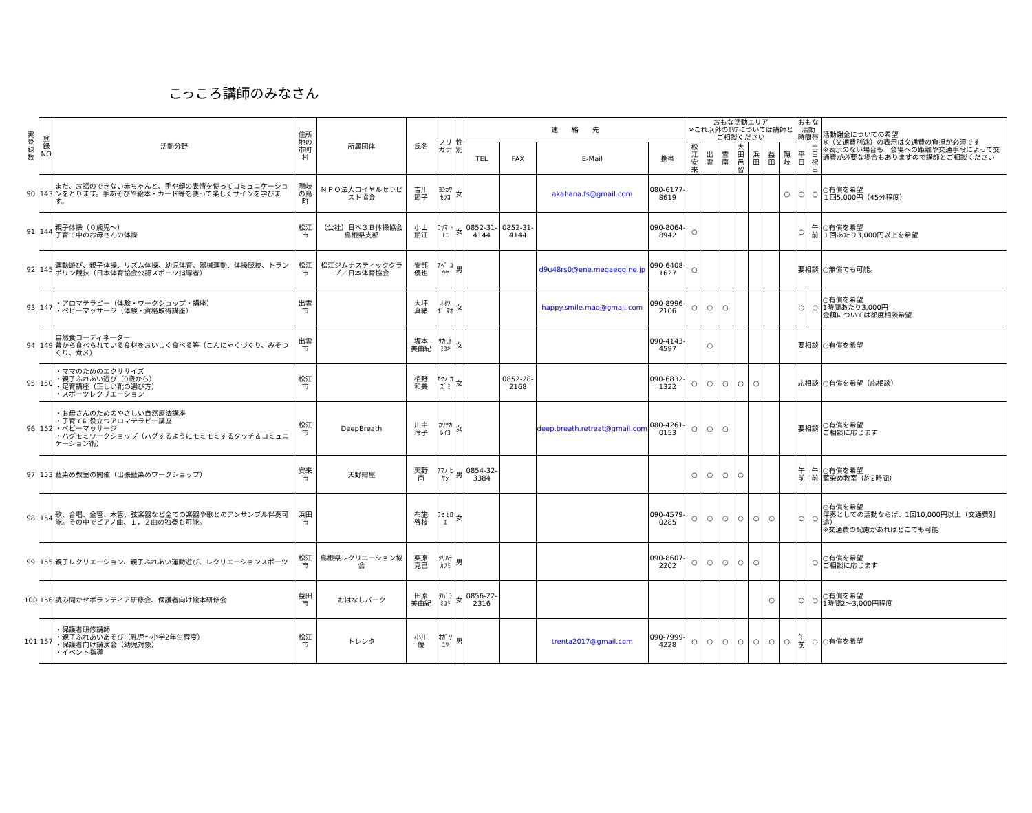こっころ講師のみなさん
| 実登 録数 | 登録 NO | 活動分野 | 住所地の 市町村 | 所属団体 | 氏名 | フリガナ | 性 別 | 連 絡 先 | | | | おもな活動エリア ※これ以外のｴﾘｱについては講師とご相談ください | | | | | | | おもな活動 時間帯 | | 活動謝金についての希望 ※（交通費別途）の表示は交通費の負担が必須です ※表示のない場合も、会場への距離や交通手段によって交通費が必要な場合もありますので講師とご相談ください |
| --- | --- | --- | --- | --- | --- | --- | --- | --- | --- | --- | --- | --- | --- | --- | --- | --- | --- | --- | --- | --- | --- |
| | | | | | | | | TEL | FAX | E-Mail | 携帯 | 松江 安来 | 出雲 | 雲南 | 大田 邑智 | 浜田 | 益田 | 隠岐 | 平日 | 土日 祝日 | |
| 90 | 143 | まだ、お話のできない赤ちゃんと、手や顔の表情を使ってコミュニケーションをとります。手あそびや絵本・カード等を使って楽しくサインを学びます。 | 隠岐の島町 | ＮＰＯ法人ロイヤルセラピスト協会 | 吉川 節子 | ﾖｼｶﾜ ｾﾂｺ | 女 | | | akahana.fs@gmail.com | 080-6177-8619 | | | | | | | ○ | ○ | ○ | ○有償を希望 １回5,000円（45分程度） |
| 91 | 144 | 親子体操（０歳児～） 子育て中のお母さんの体操 | 松江市 | （公社）日本３Ｂ体操協会島根県支部 | 小山 朋江 | ｺﾔﾏ ﾄﾓｴ | 女 | 0852-31-4144 | 0852-31-4144 | | 090-8064-8942 | ○ | | | | | | | ○ | 午前 | ○有償を希望 １回あたり3,000円以上を希望 |
| 92 | 145 | 運動遊び、親子体操、リズム体操、幼児体育、器械運動、体操競技、トランポリン競技（日本体育協会公認スポーツ指導者） | 松江市 | 松江ジムナスティッククラブ／日本体育協会 | 安部 優也 | ｱﾍﾞ ﾕｳﾔ | 男 | | | d9u48rs0@ene.megaegg.ne.jp | 090-6408-1627 | ○ | | | | | | | 要相談 | | ○無償でも可能。 |
| 93 | 147 | ・アロマテラピー（体験・ワークショップ・講座） ・ベビーマッサージ（体験・資格取得講座） | 出雲市 | | 大坪 真緒 | ｵｵﾂﾎﾞ ﾏｵ | 女 | | | happy.smile.mao@gmail.com | 090-8996-2106 | ○ | ○ | ○ | | | | | ○ | ○ | ○有償を希望 1時間あたり3,000円 金額については都度相談希望 |
| 94 | 149 | 自然食コーディネーター 昔から食べられている食材をおいしく食べる等（こんにゃくづくり、みそつくり、煮〆） | 出雲市 | | 坂本 美由紀 | ｻｶﾓﾄ ﾐﾕｷ | 女 | | | | 090-4143-4597 | | ○ | | | | | | 要相談 | | ○有償を希望 |
| 95 | 150 | ・ママのためのエクササイズ ・親子ふれあい遊び（0歳から） ・足育講座（正しい靴の選び方） ・スポーツレクリエーション | 松江市 | | 栢野 和美 | ｶﾔﾉ ｶｽﾞﾐ | 女 | | 0852-28-2168 | | 090-6832-1322 | ○ | ○ | ○ | ○ | ○ | | | 応相談 | | ○有償を希望（応相談） |
| 96 | 152 | ・お母さんのためのやさしい自然療法講座 ・子育てに役立つアロマテラピー講座 ・ベビーマッサージ ・ハグモミワークショップ（ハグするようにモミモミするタッチ＆コミュニケーション術） | 松江市 | DeepBreath | 川中 玲子 | ｶﾜﾅｶ ﾚｲｺ | 女 | | | deep.breath.retreat@gmail.com | 080-4261-0153 | ○ | ○ | ○ | | | | | 要相談 | | ○有償を希望 ご相談に応じます |
| 97 | 153 | 藍染め教室の開催（出張藍染めワークショップ） | 安来市 | 天野紺屋 | 天野 尚 | ｱﾏﾉ ﾋｻｼ | 男 | 0854-32-3384 | | | | ○ | ○ | ○ | ○ | | | | 午前 | 午前 | ○有償を希望 藍染め教室（約2時間） |
| 98 | 154 | 歌、合唱、金管、木管、弦楽器など全ての楽器や歌とのアンサンブル伴奏可能。その中でピアノ曲、１，２曲の独奏も可能。 | 浜田市 | | 布施 啓枝 | ﾌｾ ﾋﾛｴ | 女 | | | | 090-4579-0285 | ○ | ○ | ○ | ○ | ○ | ○ | | ○ | ○ | ○有償を希望 伴奏としての活動ならば、1回10,000円以上（交通費別途） ※交通費の配慮があればどこでも可能 |
| 99 | 155 | 親子レクリエーション、親子ふれあい運動遊び、レクリエーションスポーツ | 松江市 | 島根県レクリエーション協会 | 栗原 克己 | ｸﾘﾊﾗ ｶﾂﾐ | 男 | | | | 090-8607-2202 | ○ | ○ | ○ | ○ | ○ | | | | ○ | ○有償を希望 ご相談に応じます |
| 100 | 156 | 読み聞かせボランティア研修会、保護者向け絵本研修会 | 益田市 | おはなしパーク | 田原 美由紀 | ﾀﾊﾞﾗ ﾐﾕｷ | 女 | 0856-22-2316 | | | | | | | | | ○ | | ○ | ○ | ○有償を希望 1時間2～3,000円程度 |
| 101 | 157 | ・保護者研修講師 ・親子ふれあいあそび（乳児～小学2年生程度） ・保護者向け講演会（幼児対象） ・イベント指導 | 松江市 | トレンタ | 小川 優 | ｵｶﾞﾜ ﾕｳ | 男 | | | trenta2017@gmail.com | 090-7999-4228 | ○ | ○ | ○ | ○ | ○ | ○ | ○ | 午前 | ○ | ○有償を希望 |